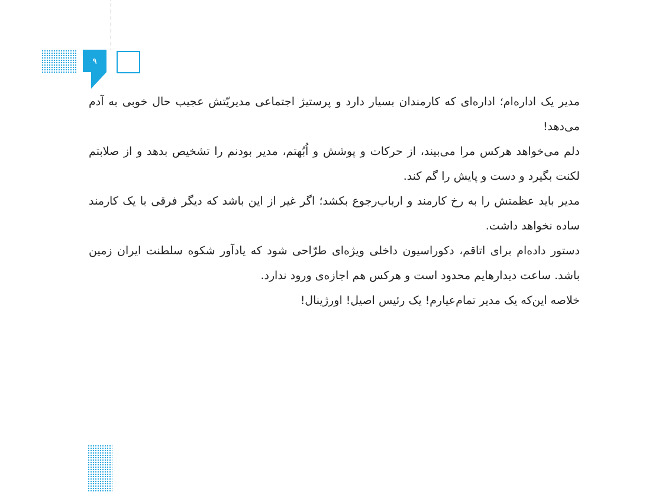۹
مدیر یک اداره‌ام؛ اداره‌ای که کارمندان بسیار دارد و پرستیژ اجتماعی مدیریّتش عجیب حال خوبی به آدم می‌دهد!
دلم می‌خواهد هرکس مرا می‌بیند، از حرکات و پوشش و اُبُهتم، مدیر بودنم را تشخیص بدهد و از صلابتم لکنت بگیرد و دست و پایش را گم کند.
مدیر باید عظمتش را به رخ کارمند و ارباب‌رجوع بکشد؛ اگر غیر از این باشد که دیگر فرقی با یک کارمند ساده نخواهد داشت.
دستور داده‌ام برای اتاقم، دکوراسیون داخلی ویژه‌ای طرّاحی شود که یادآور شکوه سلطنت ایران زمین باشد. ساعت دیدارهایم محدود است و هرکس هم اجازه‌ی ورود ندارد.
خلاصه این‌که یک مدیر تمام‌عیارم! یک رئیس اصیل! اورژینال!